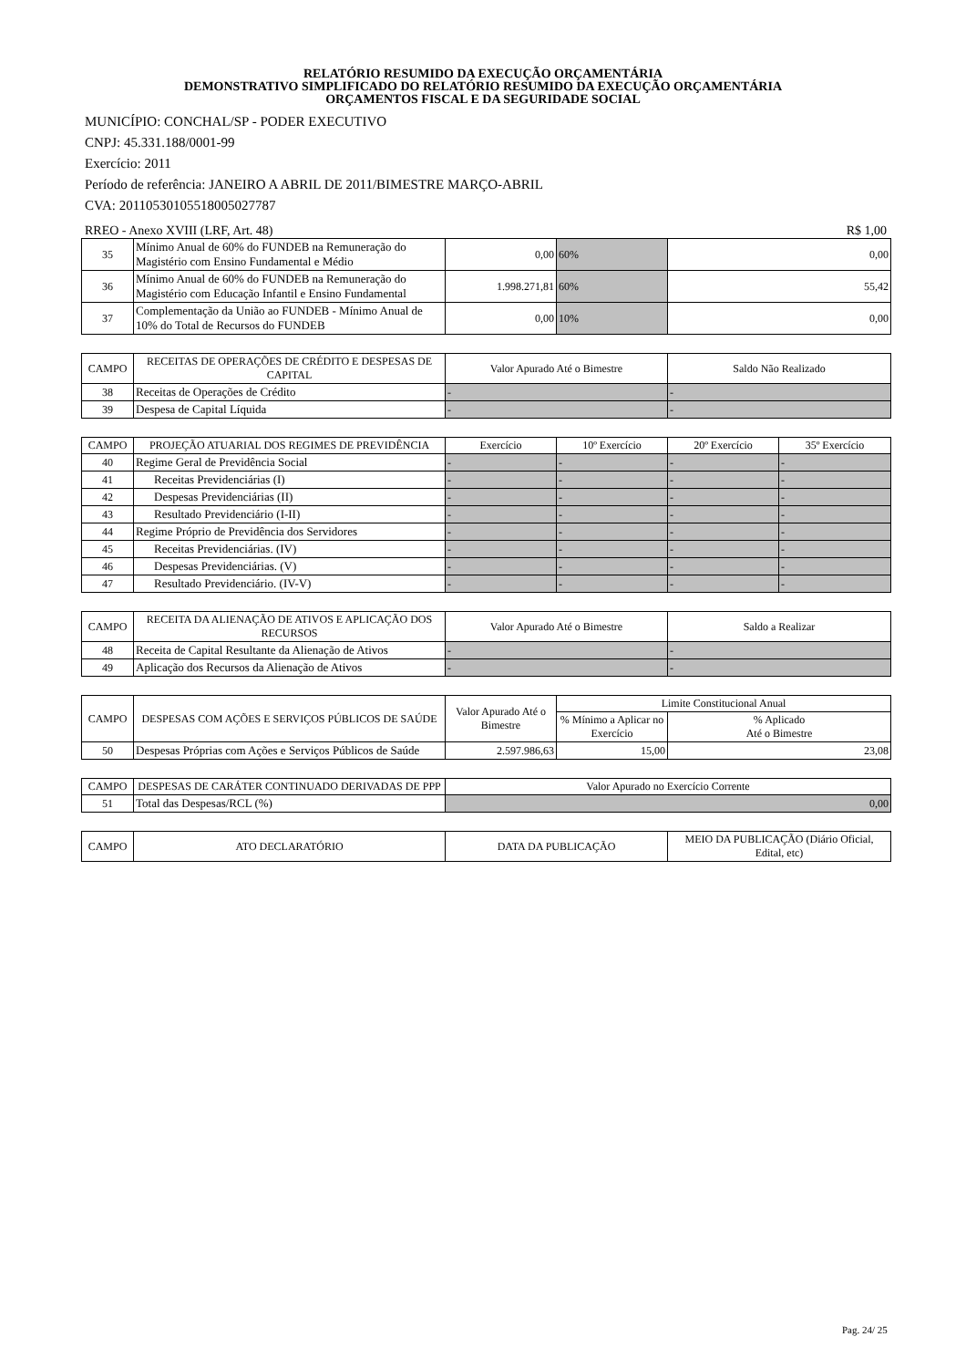RELATÓRIO RESUMIDO DA EXECUÇÃO ORÇAMENTÁRIA
DEMONSTRATIVO SIMPLIFICADO DO RELATÓRIO RESUMIDO DA EXECUÇÃO ORÇAMENTÁRIA
ORÇAMENTOS FISCAL E DA SEGURIDADE SOCIAL
MUNICÍPIO: CONCHAL/SP - PODER EXECUTIVO
CNPJ: 45.331.188/0001-99
Exercício: 2011
Período de referência: JANEIRO A ABRIL DE 2011/BIMESTRE MARÇO-ABRIL
CVA: 20110530105518005027787
RREO - Anexo XVIII (LRF, Art. 48) R$ 1,00
| 35 | Mínimo Anual de 60% do FUNDEB na Remuneração do Magistério com Ensino Fundamental e Médio | 0,00 | 60% | 0,00 |
| 36 | Mínimo Anual de 60% do FUNDEB na Remuneração do Magistério com Educação Infantil e Ensino Fundamental | 1.998.271,81 | 60% | 55,42 |
| 37 | Complementação da União ao FUNDEB - Mínimo Anual de 10% do Total de Recursos do FUNDEB | 0,00 | 10% | 0,00 |
| CAMPO | RECEITAS DE OPERAÇÕES DE CRÉDITO E DESPESAS DE CAPITAL | Valor Apurado Até o Bimestre | Saldo Não Realizado |
| --- | --- | --- | --- |
| 38 | Receitas de Operações de Crédito | - | - |
| 39 | Despesa de Capital Líquida | - | - |
| CAMPO | PROJEÇÃO ATUARIAL DOS REGIMES DE PREVIDÊNCIA | Exercício | 10º Exercício | 20º Exercício | 35º Exercício |
| --- | --- | --- | --- | --- | --- |
| 40 | Regime Geral de Previdência Social | - | - | - | - |
| 41 | Receitas Previdenciárias (I) | - | - | - | - |
| 42 | Despesas Previdenciárias (II) | - | - | - | - |
| 43 | Resultado Previdenciário (I-II) | - | - | - | - |
| 44 | Regime Próprio de Previdência dos Servidores | - | - | - | - |
| 45 | Receitas Previdenciárias. (IV) | - | - | - | - |
| 46 | Despesas Previdenciárias. (V) | - | - | - | - |
| 47 | Resultado Previdenciário. (IV-V) | - | - | - | - |
| CAMPO | RECEITA DA ALIENAÇÃO DE ATIVOS E APLICAÇÃO DOS RECURSOS | Valor Apurado Até o Bimestre | Saldo a Realizar |
| --- | --- | --- | --- |
| 48 | Receita de Capital Resultante da Alienação de Ativos | - | - |
| 49 | Aplicação dos Recursos da Alienação de Ativos | - | - |
| CAMPO | DESPESAS COM AÇÕES E SERVIÇOS PÚBLICOS DE SAÚDE | Valor Apurado Até o Bimestre | Limite Constitucional Anual | |
| --- | --- | --- | --- | --- |
| | | | % Mínimo a Aplicar no Exercício | % Aplicado Até o Bimestre |
| 50 | Despesas Próprias com Ações e Serviços Públicos de Saúde | 2.597.986,63 | 15,00 | 23,08 |
| CAMPO | DESPESAS DE CARÁTER CONTINUADO DERIVADAS DE PPP | Valor Apurado no Exercício Corrente |
| --- | --- | --- |
| 51 | Total das Despesas/RCL (%) | 0,00 |
| CAMPO | ATO DECLARATÓRIO | DATA DA PUBLICAÇÃO | MEIO DA PUBLICAÇÃO (Diário Oficial, Edital, etc) |
| --- | --- | --- | --- |
Pag. 24/ 25